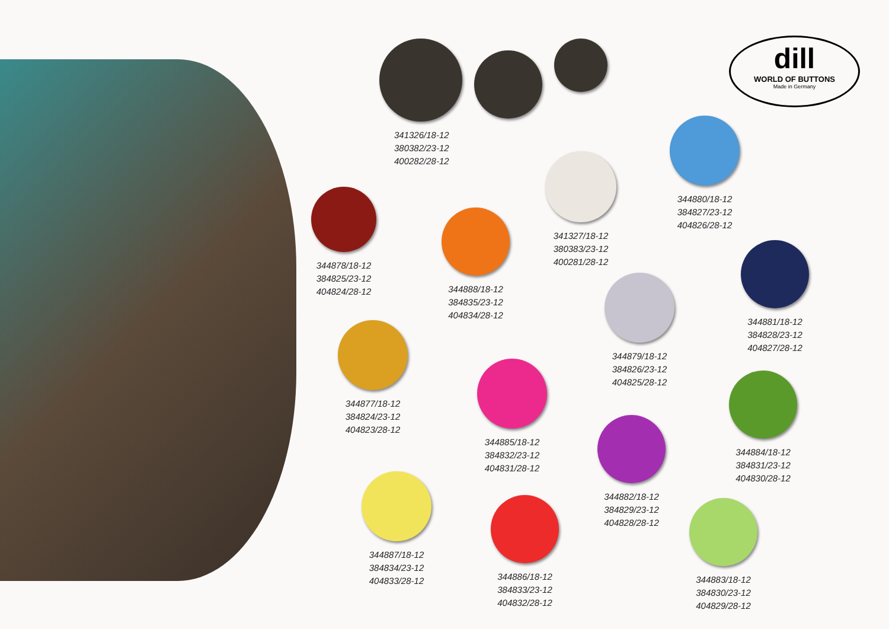dill
WORLD OF BUTTONS
Made in Germany
341326/18-12
380382/23-12
400282/28-12
344880/18-12
384827/23-12
404826/28-12
341327/18-12
380383/23-12
400281/28-12
344878/18-12
384825/23-12
404824/28-12
344888/18-12
384835/23-12
404834/28-12
344881/18-12
384828/23-12
404827/28-12
344879/18-12
384826/23-12
404825/28-12
344877/18-12
384824/23-12
404823/28-12
344885/18-12
384832/23-12
404831/28-12
344884/18-12
384831/23-12
404830/28-12
344882/18-12
384829/23-12
404828/28-12
344887/18-12
384834/23-12
404833/28-12
344886/18-12
384833/23-12
404832/28-12
344883/18-12
384830/23-12
404829/28-12